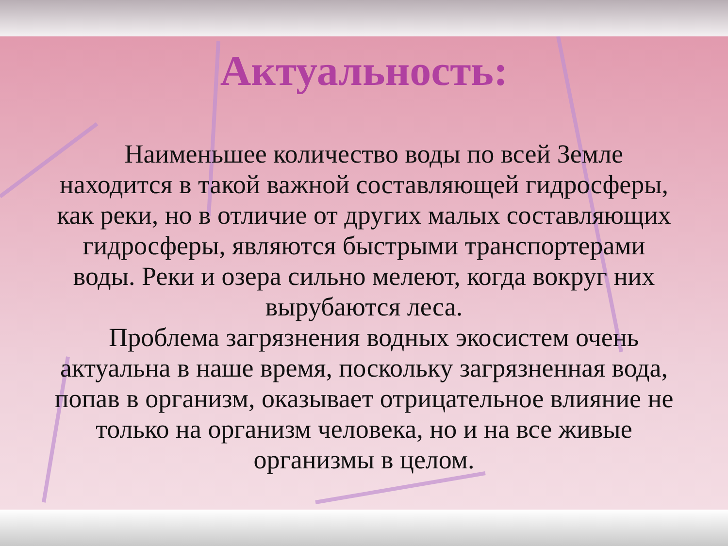Актуальность:
Наименьшее количество воды по всей Земле находится в такой важной составляющей гидросферы, как реки, но в отличие от других малых составляющих гидросферы, являются быстрыми транспортерами воды. Реки и озера сильно мелеют, когда вокруг них вырубаются леса.
Проблема загрязнения водных экосистем очень актуальна в наше время, поскольку загрязненная вода, попав в организм, оказывает отрицательное влияние не только на организм человека, но и на все живые организмы в целом.